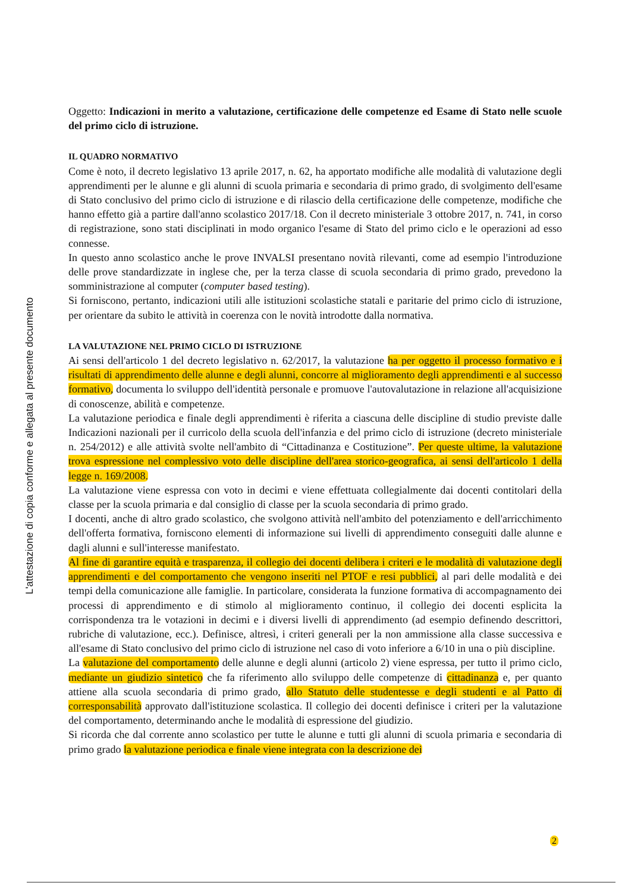L'attestazione di copia conforme e allegata al presente documento
Oggetto: Indicazioni in merito a valutazione, certificazione delle competenze ed Esame di Stato nelle scuole del primo ciclo di istruzione.
IL QUADRO NORMATIVO
Come è noto, il decreto legislativo 13 aprile 2017, n. 62, ha apportato modifiche alle modalità di valutazione degli apprendimenti per le alunne e gli alunni di scuola primaria e secondaria di primo grado, di svolgimento dell'esame di Stato conclusivo del primo ciclo di istruzione e di rilascio della certificazione delle competenze, modifiche che hanno effetto già a partire dall'anno scolastico 2017/18. Con il decreto ministeriale 3 ottobre 2017, n. 741, in corso di registrazione, sono stati disciplinati in modo organico l'esame di Stato del primo ciclo e le operazioni ad esso connesse.
In questo anno scolastico anche le prove INVALSI presentano novità rilevanti, come ad esempio l'introduzione delle prove standardizzate in inglese che, per la terza classe di scuola secondaria di primo grado, prevedono la somministrazione al computer (computer based testing).
Si forniscono, pertanto, indicazioni utili alle istituzioni scolastiche statali e paritarie del primo ciclo di istruzione, per orientare da subito le attività in coerenza con le novità introdotte dalla normativa.
LA VALUTAZIONE NEL PRIMO CICLO DI ISTRUZIONE
Ai sensi dell'articolo 1 del decreto legislativo n. 62/2017, la valutazione ha per oggetto il processo formativo e i risultati di apprendimento delle alunne e degli alunni, concorre al miglioramento degli apprendimenti e al successo formativo, documenta lo sviluppo dell'identità personale e promuove l'autovalutazione in relazione all'acquisizione di conoscenze, abilità e competenze.
La valutazione periodica e finale degli apprendimenti è riferita a ciascuna delle discipline di studio previste dalle Indicazioni nazionali per il curricolo della scuola dell'infanzia e del primo ciclo di istruzione (decreto ministeriale n. 254/2012) e alle attività svolte nell'ambito di “Cittadinanza e Costituzione”. Per queste ultime, la valutazione trova espressione nel complessivo voto delle discipline dell'area storico-geografica, ai sensi dell'articolo 1 della legge n. 169/2008.
La valutazione viene espressa con voto in decimi e viene effettuata collegialmente dai docenti contitolari della classe per la scuola primaria e dal consiglio di classe per la scuola secondaria di primo grado.
I docenti, anche di altro grado scolastico, che svolgono attività nell'ambito del potenziamento e dell'arricchimento dell'offerta formativa, forniscono elementi di informazione sui livelli di apprendimento conseguiti dalle alunne e dagli alunni e sull'interesse manifestato.
Al fine di garantire equità e trasparenza, il collegio dei docenti delibera i criteri e le modalità di valutazione degli apprendimenti e del comportamento che vengono inseriti nel PTOF e resi pubblici, al pari delle modalità e dei tempi della comunicazione alle famiglie. In particolare, considerata la funzione formativa di accompagnamento dei processi di apprendimento e di stimolo al miglioramento continuo, il collegio dei docenti esplicita la corrispondenza tra le votazioni in decimi e i diversi livelli di apprendimento (ad esempio definendo descrittori, rubriche di valutazione, ecc.). Definisce, altresì, i criteri generali per la non ammissione alla classe successiva e all'esame di Stato conclusivo del primo ciclo di istruzione nel caso di voto inferiore a 6/10 in una o più discipline.
La valutazione del comportamento delle alunne e degli alunni (articolo 2) viene espressa, per tutto il primo ciclo, mediante un giudizio sintetico che fa riferimento allo sviluppo delle competenze di cittadinanza e, per quanto attiene alla scuola secondaria di primo grado, allo Statuto delle studentesse e degli studenti e al Patto di corresponsabilità approvato dall'istituzione scolastica. Il collegio dei docenti definisce i criteri per la valutazione del comportamento, determinando anche le modalità di espressione del giudizio.
Si ricorda che dal corrente anno scolastico per tutte le alunne e tutti gli alunni di scuola primaria e secondaria di primo grado la valutazione periodica e finale viene integrata con la descrizione dei
2